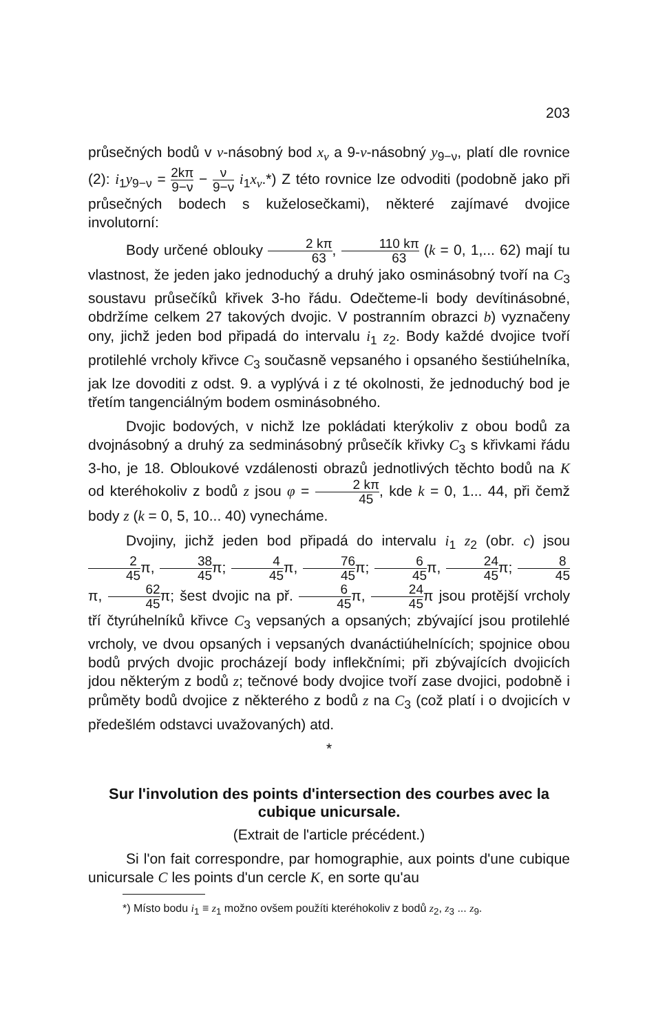203
průsečných bodů v ν-násobný bod x<sub>ν</sub> a 9-ν-násobný y<sub>9−ν</sub>, platí dle rovnice (2): i<sub>1</sub>y<sub>9−ν</sub> = 2kπ 9−ν − ν 9−ν i<sub>1</sub>x<sub>ν</sub>.*) Z této rovnice lze odvoditi (podobně jako při průsečných bodech s kuželosečkami), některé zajímavé dvojice involutorní:
Body určené oblouky 2 kπ 63, 110 kπ 63 (k = 0, 1,... 62) mají tu vlastnost, že jeden jako jednoduchý a druhý jako osminásobný tvoří na C<sub>3</sub> soustavu průsečíků křivek 3-ho řádu. Odečteme-li body devítinásobné, obdržíme celkem 27 takových dvojic. V postranním obrazci b) vyznačeny ony, jichž jeden bod připadá do intervalu i<sub>1</sub> z<sub>2</sub>. Body každé dvojice tvoří protilehlé vrcholy křivce C<sub>3</sub> současně vepsaného i opsaného šestiúhelníka, jak lze dovoditi z odst. 9. a vyplývá i z té okolnosti, že jednoduchý bod je třetím tangenciálným bodem osminásobného.
Dvojic bodových, v nichž lze pokládati kterýkoliv z obou bodů za dvojnásobný a druhý za sedminásobný průsečík křivky C<sub>3</sub> s křivkami řádu 3-ho, je 18. Obloukové vzdálenosti obrazů jednotlivých těchto bodů na K od kteréhokoliv z bodů z jsou φ = 2 kπ 45, kde k = 0, 1... 44, při čemž body z (k = 0, 5, 10... 40) vynecháme.
Dvojiny, jichž jeden bod připadá do intervalu i<sub>1</sub> z<sub>2</sub> (obr. c) jsou 2 45π, 38 45π; 4 45π, 76 45π; 6 45π, 24 45π; 8 45π, 62 45π; šest dvojic na př. 6 45π, 24 45π jsou protější vrcholy tří čtyrúhelníků křivce C<sub>3</sub> vepsaných a opsaných; zbývající jsou protilehlé vrcholy, ve dvou opsaných i vepsaných dvanáctiúhelnících; spojnice obou bodů prvých dvojic procházejí body inflekčními; při zbývajících dvojicích jdou některým z bodů z; tečnové body dvojice tvoří zase dvojici, podobně i průměty bodů dvojice z některého z bodů z na C<sub>3</sub> (což platí i o dvojicích v předešlém odstavci uvažovaných) atd.
*
Sur l'involution des points d'intersection des courbes avec la cubique unicursale.
(Extrait de l'article précédent.)
Si l'on fait correspondre, par homographie, aux points d'une cubique unicursale C les points d'un cercle K, en sorte qu'au
*) Místo bodu i<sub>1</sub> ≡ z<sub>1</sub> možno ovšem použíti kteréhokoliv z bodů z<sub>2</sub>, z<sub>3</sub> ... z<sub>9</sub>.